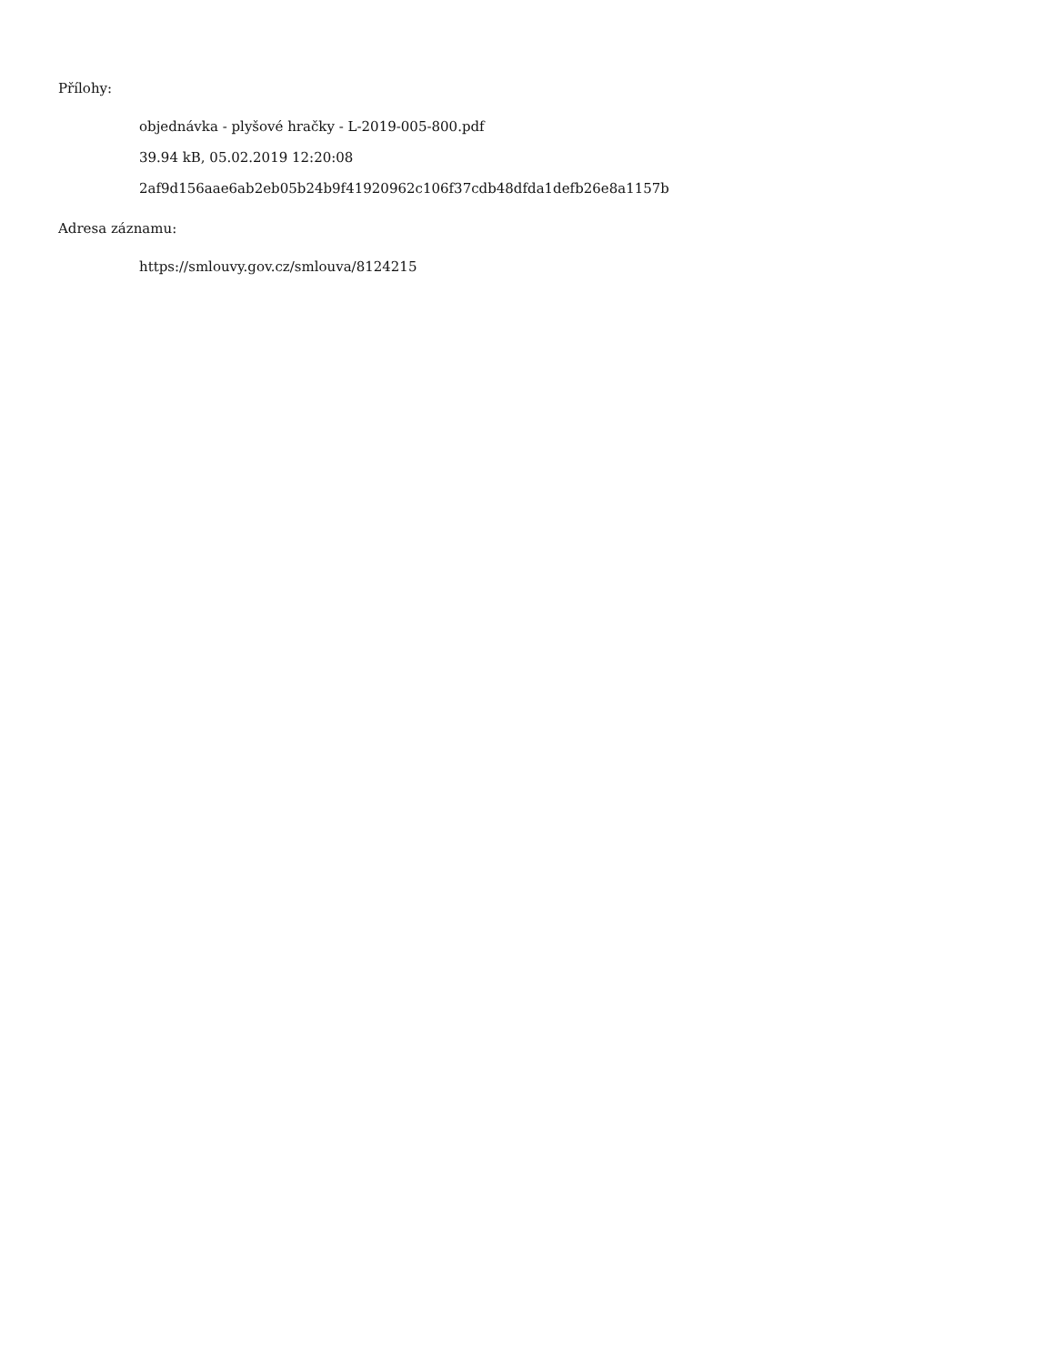Přílohy:
objednávka - plyšové hračky - L-2019-005-800.pdf
39.94 kB, 05.02.2019 12:20:08
2af9d156aae6ab2eb05b24b9f41920962c106f37cdb48dfda1defb26e8a1157b
Adresa záznamu:
https://smlouvy.gov.cz/smlouva/8124215